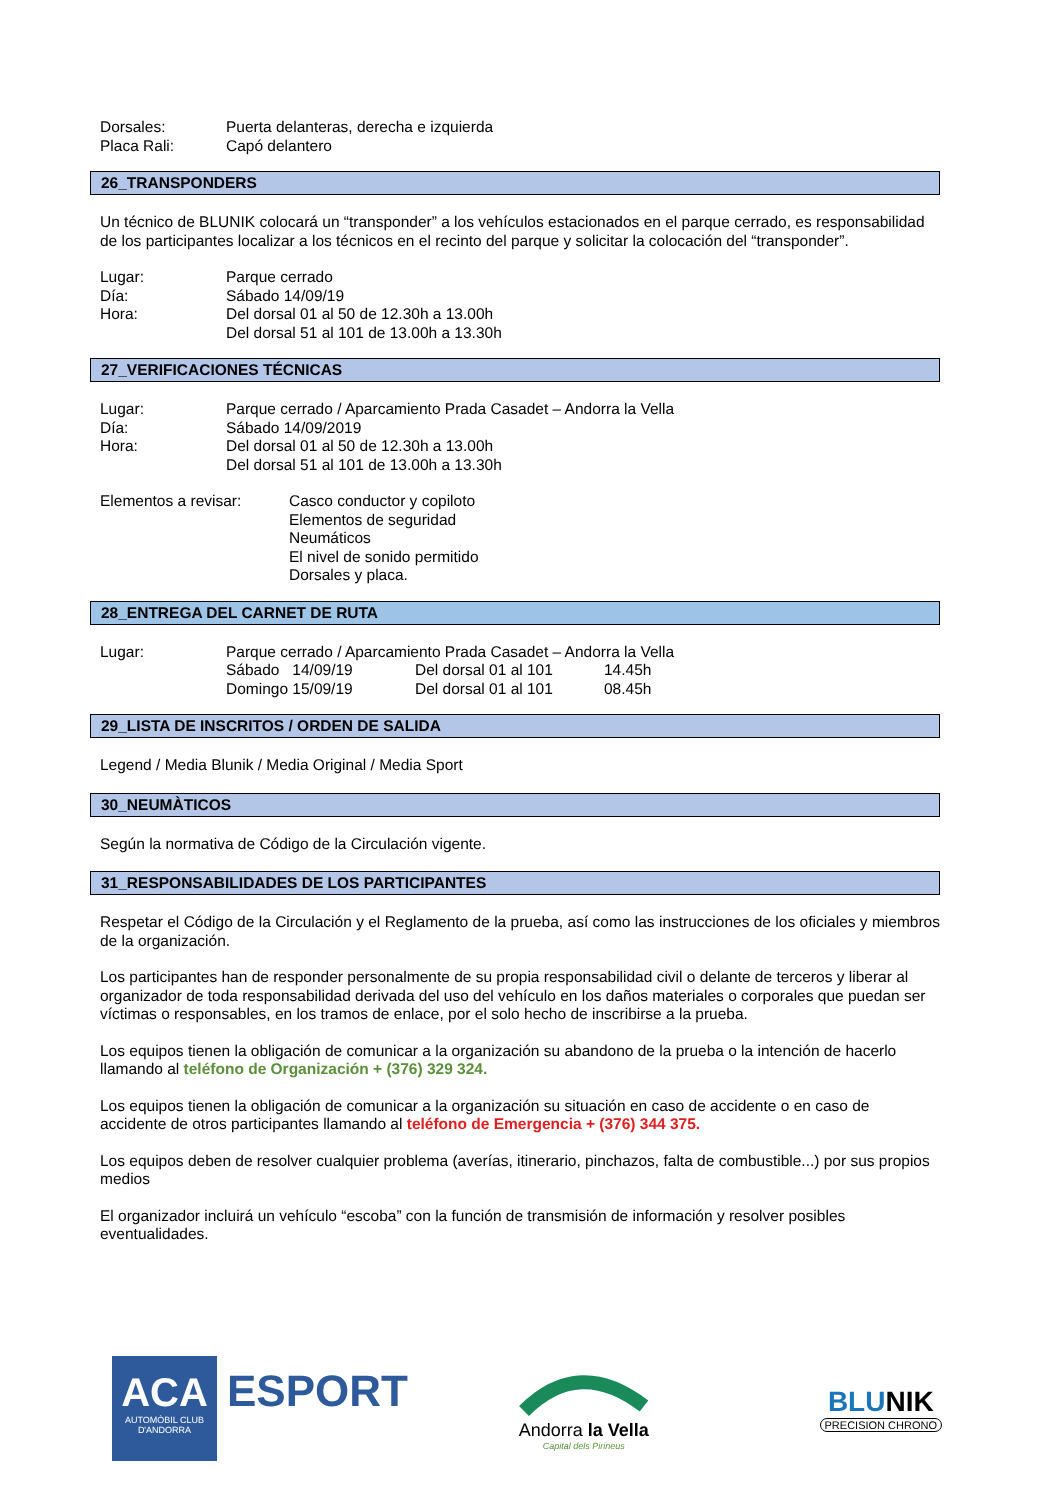Dorsales: Puerta delanteras, derecha e izquierda
Placa Rali: Capó delantero
26_TRANSPONDERS
Un técnico de BLUNIK colocará un “transponder” a los vehículos estacionados en el parque cerrado, es responsabilidad de los participantes localizar a los técnicos en el recinto del parque y solicitar la colocación del “transponder”.
Lugar: Parque cerrado
Día: Sábado 14/09/19
Hora: Del dorsal 01 al 50 de 12.30h a 13.00h
Del dorsal 51 al 101 de 13.00h a 13.30h
27_VERIFICACIONES TÉCNICAS
Lugar: Parque cerrado / Aparcamiento Prada Casadet – Andorra la Vella
Día: Sábado 14/09/2019
Hora: Del dorsal 01 al 50 de 12.30h a 13.00h
Del dorsal 51 al 101 de 13.00h a 13.30h
Elementos a revisar: Casco conductor y copiloto
Elementos de seguridad
Neumáticos
El nivel de sonido permitido
Dorsales y placa.
28_ENTREGA DEL CARNET DE RUTA
Lugar: Parque cerrado / Aparcamiento Prada Casadet – Andorra la Vella
Sábado 14/09/19 Del dorsal 01 al 101 14.45h
Domingo 15/09/19 Del dorsal 01 al 101 08.45h
29_LISTA DE INSCRITOS / ORDEN DE SALIDA
Legend / Media Blunik / Media Original / Media Sport
30_NEUMÀTICOS
Según la normativa de Código de la Circulación vigente.
31_RESPONSABILIDADES DE LOS PARTICIPANTES
Respetar el Código de la Circulación y el Reglamento de la prueba, así como las instrucciones de los oficiales y miembros de la organización.
Los participantes han de responder personalmente de su propia responsabilidad civil o delante de terceros y liberar al organizador de toda responsabilidad derivada del uso del vehículo en los daños materiales o corporales que puedan ser víctimas o responsables, en los tramos de enlace, por el solo hecho de inscribirse a la prueba.
Los equipos tienen la obligación de comunicar a la organización su abandono de la prueba o la intención de hacerlo llamando al teléfono de Organización + (376) 329 324.
Los equipos tienen la obligación de comunicar a la organización su situación en caso de accidente o en caso de accidente de otros participantes llamando al teléfono de Emergencia + (376) 344 375.
Los equipos deben de resolver cualquier problema (averías, itinerario, pinchazos, falta de combustible...) por sus propios medios
El organizador incluirá un vehículo “escoba” con la función de transmisión de información y resolver posibles eventualidades.
ACA
AUTOMÒBIL CLUB
D'ANDORRA
ESPORT
Andorra la Vella
Capital dels Pirineus
BLUNIK
PRECISION CHRONO